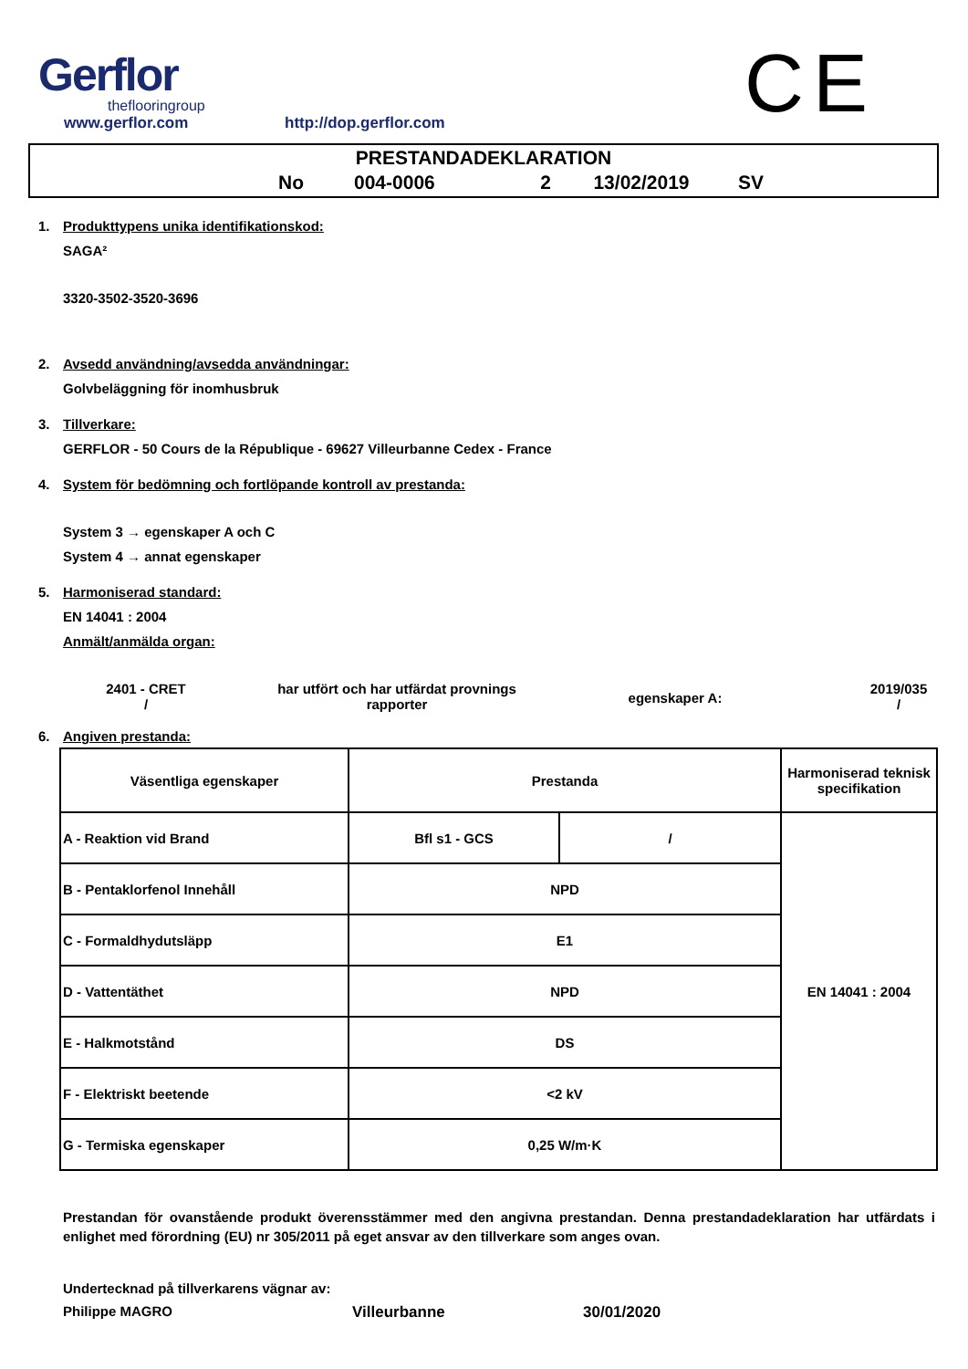Gerflor
theflooringroup
www.gerflor.com
http://dop.gerflor.com
CE
PRESTANDADEKLARATION
No 004-0006 2 13/02/2019 SV
1. Produkttypens unika identifikationskod:
SAGA²
3320-3502-3520-3696
2. Avsedd användning/avsedda användningar:
Golvbeläggning för inomhusbruk
3. Tillverkare:
GERFLOR - 50 Cours de la République - 69627 Villeurbanne Cedex - France
4. System för bedömning och fortlöpande kontroll av prestanda:
System 3 → egenskaper A och C
System 4 → annat egenskaper
5. Harmoniserad standard:
EN 14041 : 2004
Anmält/anmälda organ:
2401 - CRET
/
har utfört och har utfärdat provnings
rapporter
egenskaper A:
2019/035
/
6. Angiven prestanda:
| Väsentliga egenskaper | Prestanda | | Harmoniserad teknisk specifikation |
| A - Reaktion vid Brand | Bfl s1 - GCS | / | EN 14041 : 2004 |
| B - Pentaklorfenol Innehåll | NPD | | |
| C - Formaldhydutsläpp | E1 | | |
| D - Vattentäthet | NPD | | |
| E - Halkmotstånd | DS | | |
| F - Elektriskt beetende | <2 kV | | |
| G - Termiska egenskaper | 0,25 W/m·K | | |
Prestandan för ovanstående produkt överensstämmer med den angivna prestandan. Denna prestandadeklaration har utfärdats i enlighet med förordning (EU) nr 305/2011 på eget ansvar av den tillverkare som anges ovan.
Undertecknad på tillverkarens vägnar av:
Philippe MAGRO Villeurbanne 30/01/2020